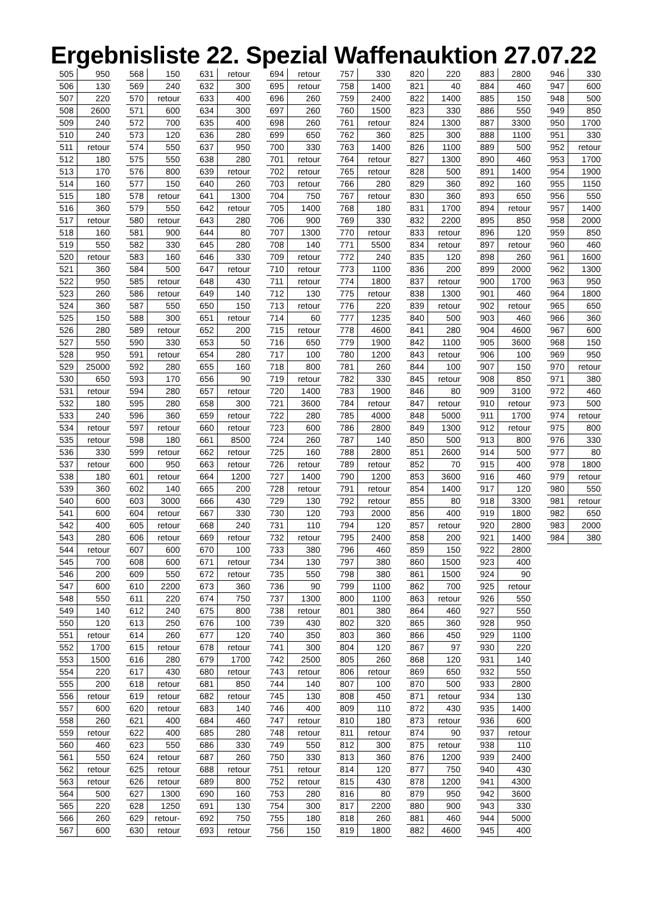Ergebnisliste 22. Spezial Waffenauktion 27.07.22
| 505 | 950 |
| 506 | 130 |
| 507 | 220 |
| 508 | 2600 |
| 509 | 240 |
| 510 | 240 |
| 511 | retour |
| 512 | 180 |
| 513 | 170 |
| 514 | 160 |
| 515 | 180 |
| 516 | 360 |
| 517 | retour |
| 518 | 160 |
| 519 | 550 |
| 520 | retour |
| 521 | 360 |
| 522 | 950 |
| 523 | 260 |
| 524 | 360 |
| 525 | 150 |
| 526 | 280 |
| 527 | 550 |
| 528 | 950 |
| 529 | 25000 |
| 530 | 650 |
| 531 | retour |
| 532 | 180 |
| 533 | 240 |
| 534 | retour |
| 535 | retour |
| 536 | 330 |
| 537 | retour |
| 538 | 180 |
| 539 | 360 |
| 540 | 600 |
| 541 | 600 |
| 542 | 400 |
| 543 | 280 |
| 544 | retour |
| 545 | 700 |
| 546 | 200 |
| 547 | 600 |
| 548 | 550 |
| 549 | 140 |
| 550 | 120 |
| 551 | retour |
| 552 | 1700 |
| 553 | 1500 |
| 554 | 220 |
| 555 | 200 |
| 556 | retour |
| 557 | 600 |
| 558 | 260 |
| 559 | retour |
| 560 | 460 |
| 561 | 550 |
| 562 | retour |
| 563 | retour |
| 564 | 500 |
| 565 | 220 |
| 566 | 260 |
| 567 | 600 |
| 568 | 150 |
| 569 | 240 |
| 570 | retour |
| 571 | 600 |
| 572 | 700 |
| 573 | 120 |
| 574 | 550 |
| 575 | 550 |
| 576 | 800 |
| 577 | 150 |
| 578 | retour |
| 579 | 550 |
| 580 | retour |
| 581 | 900 |
| 582 | 330 |
| 583 | 160 |
| 584 | 500 |
| 585 | retour |
| 586 | retour |
| 587 | 550 |
| 588 | 300 |
| 589 | retour |
| 590 | 330 |
| 591 | retour |
| 592 | 280 |
| 593 | 170 |
| 594 | 280 |
| 595 | 280 |
| 596 | 360 |
| 597 | retour |
| 598 | 180 |
| 599 | retour |
| 600 | 950 |
| 601 | retour |
| 602 | 140 |
| 603 | 3000 |
| 604 | retour |
| 605 | retour |
| 606 | retour |
| 607 | 600 |
| 608 | 600 |
| 609 | 550 |
| 610 | 2200 |
| 611 | 220 |
| 612 | 240 |
| 613 | 250 |
| 614 | 260 |
| 615 | retour |
| 616 | 280 |
| 617 | 430 |
| 618 | retour |
| 619 | retour |
| 620 | retour |
| 621 | 400 |
| 622 | 400 |
| 623 | 550 |
| 624 | retour |
| 625 | retour |
| 626 | retour |
| 627 | 1300 |
| 628 | 1250 |
| 629 | retour- |
| 630 | retour |
| 631 | retour |
| 632 | 300 |
| 633 | 400 |
| 634 | 300 |
| 635 | 400 |
| 636 | 280 |
| 637 | 950 |
| 638 | 280 |
| 639 | retour |
| 640 | 260 |
| 641 | 1300 |
| 642 | retour |
| 643 | 280 |
| 644 | 80 |
| 645 | 280 |
| 646 | 330 |
| 647 | retour |
| 648 | 430 |
| 649 | 140 |
| 650 | 150 |
| 651 | retour |
| 652 | 200 |
| 653 | 50 |
| 654 | 280 |
| 655 | 160 |
| 656 | 90 |
| 657 | retour |
| 658 | 300 |
| 659 | retour |
| 660 | retour |
| 661 | 8500 |
| 662 | retour |
| 663 | retour |
| 664 | 1200 |
| 665 | 200 |
| 666 | 430 |
| 667 | 330 |
| 668 | 240 |
| 669 | retour |
| 670 | 100 |
| 671 | retour |
| 672 | retour |
| 673 | 360 |
| 674 | 750 |
| 675 | 800 |
| 676 | 100 |
| 677 | 120 |
| 678 | retour |
| 679 | 1700 |
| 680 | retour |
| 681 | 850 |
| 682 | retour |
| 683 | 140 |
| 684 | 460 |
| 685 | 280 |
| 686 | 330 |
| 687 | 260 |
| 688 | retour |
| 689 | 800 |
| 690 | 160 |
| 691 | 130 |
| 692 | 750 |
| 693 | retour |
| 694 | retour |
| 695 | retour |
| 696 | 260 |
| 697 | 260 |
| 698 | 260 |
| 699 | 650 |
| 700 | 330 |
| 701 | retour |
| 702 | retour |
| 703 | retour |
| 704 | 750 |
| 705 | 1400 |
| 706 | 900 |
| 707 | 1300 |
| 708 | 140 |
| 709 | retour |
| 710 | retour |
| 711 | retour |
| 712 | 130 |
| 713 | retour |
| 714 | 60 |
| 715 | retour |
| 716 | 650 |
| 717 | 100 |
| 718 | 800 |
| 719 | retour |
| 720 | 1400 |
| 721 | 3600 |
| 722 | 280 |
| 723 | 600 |
| 724 | 260 |
| 725 | 160 |
| 726 | retour |
| 727 | 1400 |
| 728 | retour |
| 729 | 130 |
| 730 | 120 |
| 731 | 110 |
| 732 | retour |
| 733 | 380 |
| 734 | 130 |
| 735 | 550 |
| 736 | 90 |
| 737 | 1300 |
| 738 | retour |
| 739 | 430 |
| 740 | 350 |
| 741 | 300 |
| 742 | 2500 |
| 743 | retour |
| 744 | 140 |
| 745 | 130 |
| 746 | 400 |
| 747 | retour |
| 748 | retour |
| 749 | 550 |
| 750 | 330 |
| 751 | retour |
| 752 | retour |
| 753 | 280 |
| 754 | 300 |
| 755 | 180 |
| 756 | 150 |
| 757 | 330 |
| 758 | 1400 |
| 759 | 2400 |
| 760 | 1500 |
| 761 | retour |
| 762 | 360 |
| 763 | 1400 |
| 764 | retour |
| 765 | retour |
| 766 | 280 |
| 767 | retour |
| 768 | 180 |
| 769 | 330 |
| 770 | retour |
| 771 | 5500 |
| 772 | 240 |
| 773 | 1100 |
| 774 | 1800 |
| 775 | retour |
| 776 | 220 |
| 777 | 1235 |
| 778 | 4600 |
| 779 | 1900 |
| 780 | 1200 |
| 781 | 260 |
| 782 | 330 |
| 783 | 1900 |
| 784 | retour |
| 785 | 4000 |
| 786 | 2800 |
| 787 | 140 |
| 788 | 2800 |
| 789 | retour |
| 790 | 1200 |
| 791 | retour |
| 792 | retour |
| 793 | 2000 |
| 794 | 120 |
| 795 | 2400 |
| 796 | 460 |
| 797 | 380 |
| 798 | 380 |
| 799 | 1100 |
| 800 | 1100 |
| 801 | 380 |
| 802 | 320 |
| 803 | 360 |
| 804 | 120 |
| 805 | 260 |
| 806 | retour |
| 807 | 100 |
| 808 | 450 |
| 809 | 110 |
| 810 | 180 |
| 811 | retour |
| 812 | 300 |
| 813 | 360 |
| 814 | 120 |
| 815 | 430 |
| 816 | 80 |
| 817 | 2200 |
| 818 | 260 |
| 819 | 1800 |
| 820 | 220 |
| 821 | 40 |
| 822 | 1400 |
| 823 | 330 |
| 824 | 1300 |
| 825 | 300 |
| 826 | 1100 |
| 827 | 1300 |
| 828 | 500 |
| 829 | 360 |
| 830 | 360 |
| 831 | 1700 |
| 832 | 2200 |
| 833 | retour |
| 834 | retour |
| 835 | 120 |
| 836 | 200 |
| 837 | retour |
| 838 | 1300 |
| 839 | retour |
| 840 | 500 |
| 841 | 280 |
| 842 | 1100 |
| 843 | retour |
| 844 | 100 |
| 845 | retour |
| 846 | 80 |
| 847 | retour |
| 848 | 5000 |
| 849 | 1300 |
| 850 | 500 |
| 851 | 2600 |
| 852 | 70 |
| 853 | 3600 |
| 854 | 1400 |
| 855 | 80 |
| 856 | 400 |
| 857 | retour |
| 858 | 200 |
| 859 | 150 |
| 860 | 1500 |
| 861 | 1500 |
| 862 | 700 |
| 863 | retour |
| 864 | 460 |
| 865 | 360 |
| 866 | 450 |
| 867 | 97 |
| 868 | 120 |
| 869 | 650 |
| 870 | 500 |
| 871 | retour |
| 872 | 430 |
| 873 | retour |
| 874 | 90 |
| 875 | retour |
| 876 | 1200 |
| 877 | 750 |
| 878 | 1200 |
| 879 | 950 |
| 880 | 900 |
| 881 | 460 |
| 882 | 4600 |
| 883 | 2800 |
| 884 | 460 |
| 885 | 150 |
| 886 | 550 |
| 887 | 3300 |
| 888 | 1100 |
| 889 | 500 |
| 890 | 460 |
| 891 | 1400 |
| 892 | 160 |
| 893 | 650 |
| 894 | retour |
| 895 | 850 |
| 896 | 120 |
| 897 | retour |
| 898 | 260 |
| 899 | 2000 |
| 900 | 1700 |
| 901 | 460 |
| 902 | retour |
| 903 | 460 |
| 904 | 4600 |
| 905 | 3600 |
| 906 | 100 |
| 907 | 150 |
| 908 | 850 |
| 909 | 3100 |
| 910 | retour |
| 911 | 1700 |
| 912 | retour |
| 913 | 800 |
| 914 | 500 |
| 915 | 400 |
| 916 | 460 |
| 917 | 120 |
| 918 | 3300 |
| 919 | 1800 |
| 920 | 2800 |
| 921 | 1400 |
| 922 | 2800 |
| 923 | 400 |
| 924 | 90 |
| 925 | retour |
| 926 | 550 |
| 927 | 550 |
| 928 | 950 |
| 929 | 1100 |
| 930 | 220 |
| 931 | 140 |
| 932 | 550 |
| 933 | 2800 |
| 934 | 130 |
| 935 | 1400 |
| 936 | 600 |
| 937 | retour |
| 938 | 110 |
| 939 | 2400 |
| 940 | 430 |
| 941 | 4300 |
| 942 | 3600 |
| 943 | 330 |
| 944 | 5000 |
| 945 | 400 |
| 946 | 330 |
| 947 | 600 |
| 948 | 500 |
| 949 | 850 |
| 950 | 1700 |
| 951 | 330 |
| 952 | retour |
| 953 | 1700 |
| 954 | 1900 |
| 955 | 1150 |
| 956 | 550 |
| 957 | 1400 |
| 958 | 2000 |
| 959 | 850 |
| 960 | 460 |
| 961 | 1600 |
| 962 | 1300 |
| 963 | 950 |
| 964 | 1800 |
| 965 | 650 |
| 966 | 360 |
| 967 | 600 |
| 968 | 150 |
| 969 | 950 |
| 970 | retour |
| 971 | 380 |
| 972 | 460 |
| 973 | 500 |
| 974 | retour |
| 975 | 800 |
| 976 | 330 |
| 977 | 80 |
| 978 | 1800 |
| 979 | retour |
| 980 | 550 |
| 981 | retour |
| 982 | 650 |
| 983 | 2000 |
| 984 | 380 |